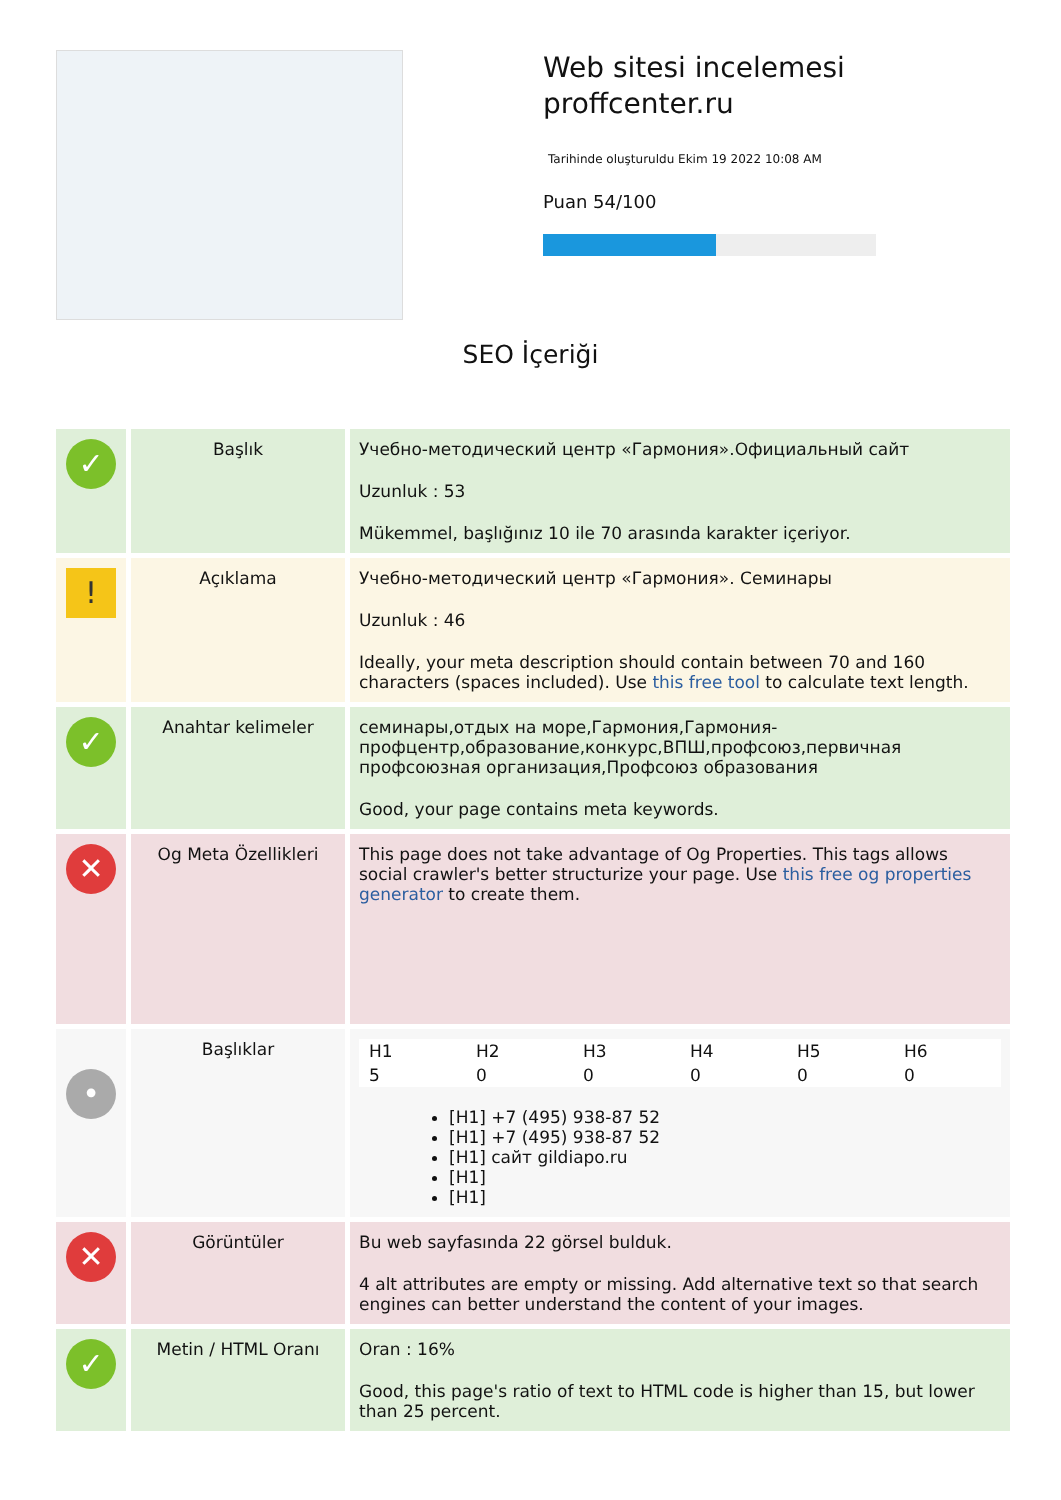Web sitesi incelemesi
proffcenter.ru
Tarihinde oluşturuldu Ekim 19 2022 10:08 AM
Puan 54/100
SEO İçeriği
| ✓ | Başlık | Учебно-методический центр «Гармония».Официальный сайт Uzunluk : 53 Mükemmel, başlığınız 10 ile 70 arasında karakter içeriyor. |
| ! | Açıklama | Учебно-методический центр «Гармония». Семинары Uzunluk : 46 Ideally, your meta description should contain between 70 and 160 characters (spaces included). Use this free tool to calculate text length. |
| ✓ | Anahtar kelimeler | семинары,отдых на море,Гармония,Гармония-профцентр,образование,конкурс,ВПШ,профсоюз,первичная профсоюзная организация,Профсоюз образования Good, your page contains meta keywords. |
| ✕ | Og Meta Özellikleri | This page does not take advantage of Og Properties. This tags allows social crawler's better structurize your page. Use this free og properties generator to create them. |
| • | Başlıklar | / H1 / H2 / H3 / H4 / H5 / H6 / / 5 / 0 / 0 / 0 / 0 / 0 / [H1] +7 (495) 938-87 52 [H1] +7 (495) 938-87 52 [H1] сайт gildiapo.ru [H1] [H1] |
| ✕ | Görüntüler | Bu web sayfasında 22 görsel bulduk. 4 alt attributes are empty or missing. Add alternative text so that search engines can better understand the content of your images. |
| ✓ | Metin / HTML Oranı | Oran : 16% Good, this page's ratio of text to HTML code is higher than 15, but lower than 25 percent. |